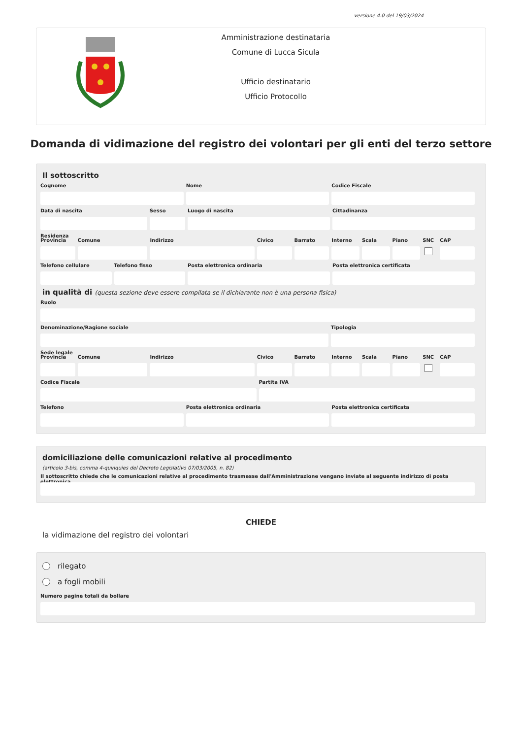versione 4.0 del 19/03/2024
Amministrazione destinataria
Comune di Lucca Sicula
Ufficio destinatario
Ufficio Protocollo
Domanda di vidimazione del registro dei volontari per gli enti del terzo settore
Il sottoscritto
Cognome Nome Codice Fiscale
Data di nascita Sesso Luogo di nascita Cittadinanza
Residenza
Provincia Comune Indirizzo Civico Barrato Interno Scala Piano SNC CAP
Telefono cellulare Telefono fisso Posta elettronica ordinaria Posta elettronica certificata
in qualità di (questa sezione deve essere compilata se il dichiarante non è una persona fisica)
Ruolo
Denominazione/Ragione sociale Tipologia
Sede legale
Provincia Comune Indirizzo Civico Barrato Interno Scala Piano SNC CAP
Codice Fiscale Partita IVA
Telefono Posta elettronica ordinaria Posta elettronica certificata
domiciliazione delle comunicazioni relative al procedimento
(articolo 3-bis, comma 4-quinquies del Decreto Legislativo 07/03/2005, n. 82)
Il sottoscritto chiede che le comunicazioni relative al procedimento trasmesse dall'Amministrazione vengano inviate al seguente indirizzo di posta elettronica
CHIEDE
la vidimazione del registro dei volontari
rilegato
a fogli mobili
Numero pagine totali da bollare